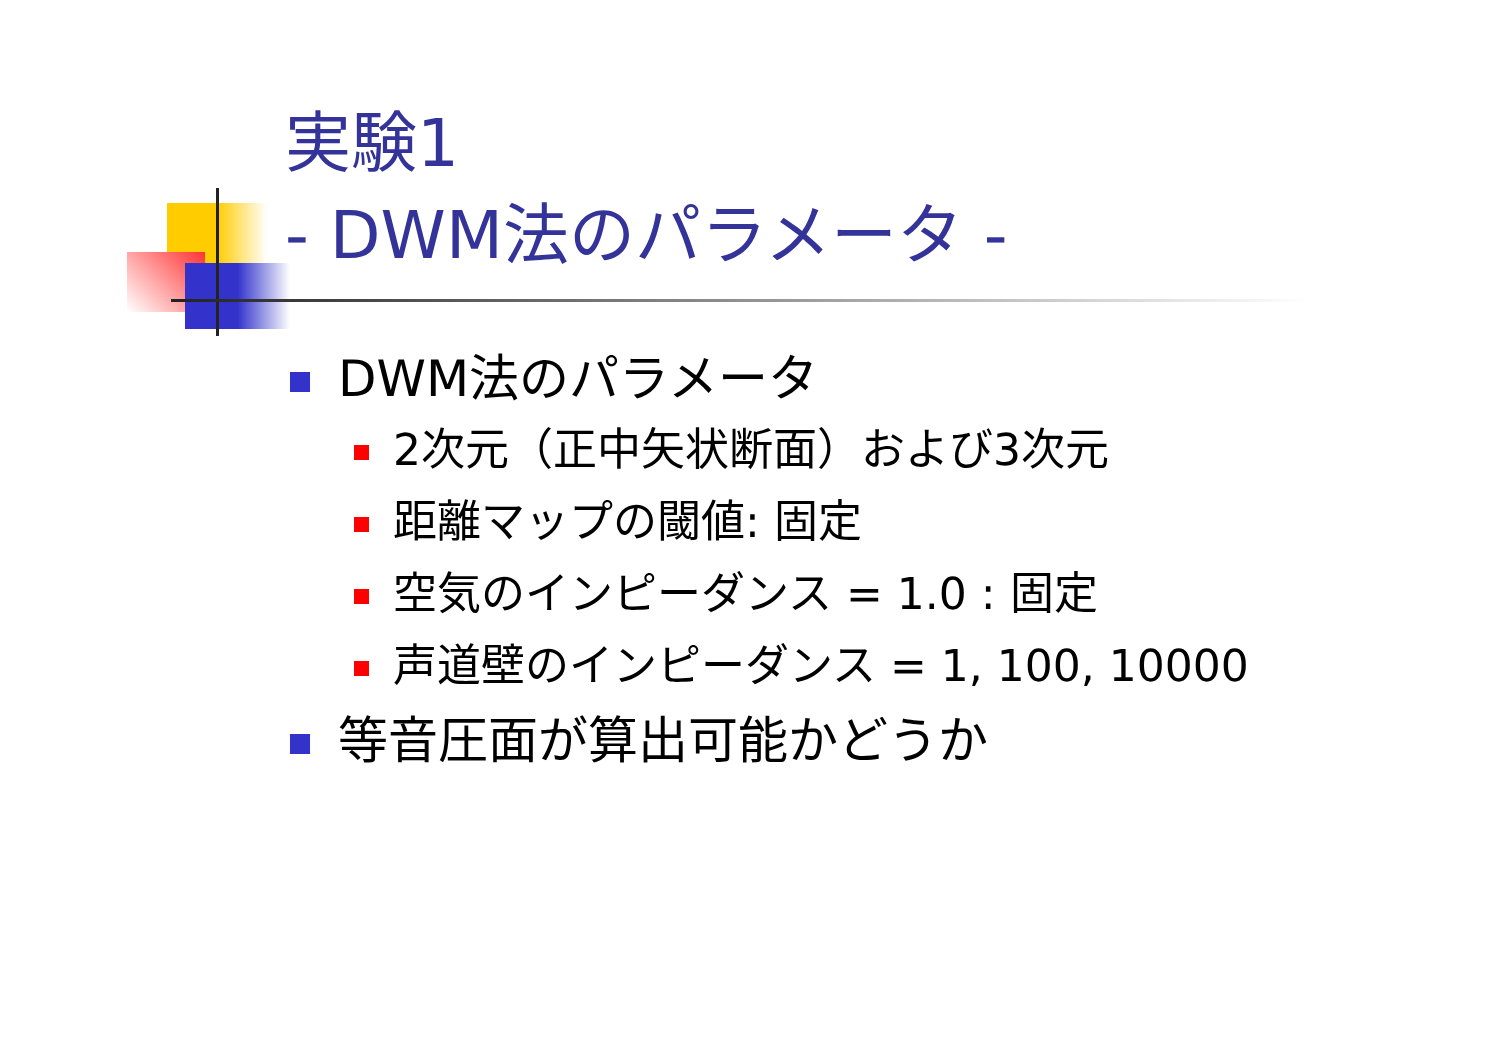実験1
- DWM法のパラメータ -
DWM法のパラメータ
2次元（正中矢状断面）および3次元
距離マップの閾値: 固定
空気のインピーダンス = 1.0 : 固定
声道壁のインピーダンス = 1, 100, 10000
等音圧面が算出可能かどうか